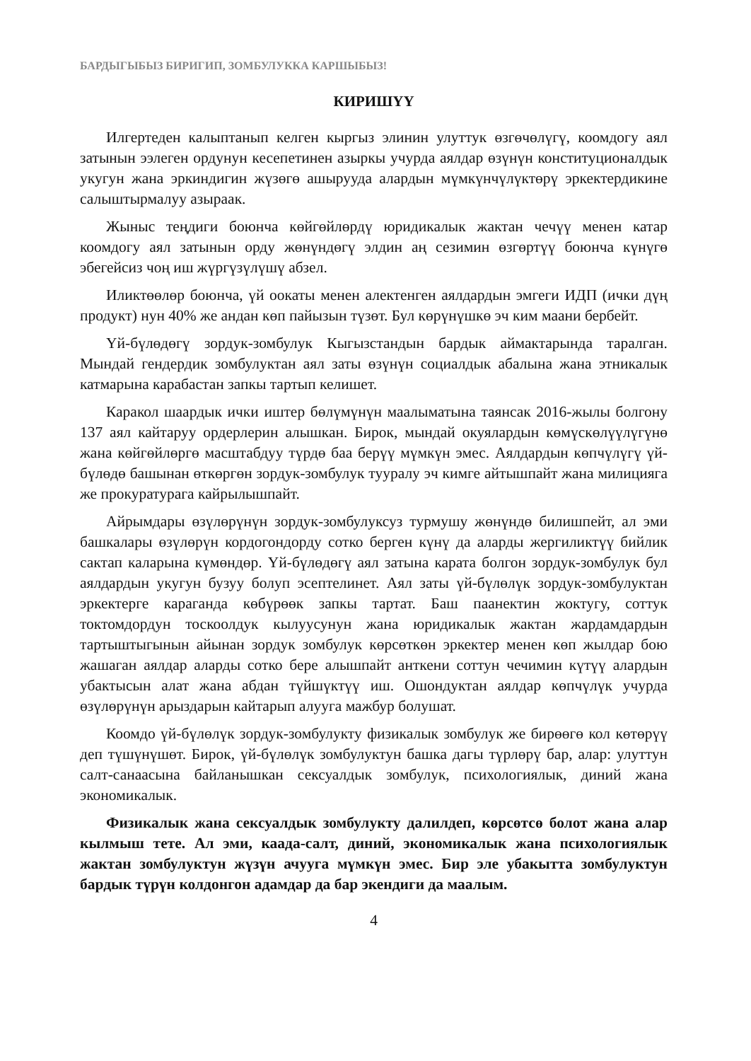БАРДЫГЫБЫЗ БИРИГИП, ЗОМБУЛУККА КАРШЫБЫЗ!
КИРИШҮҮ
Илгертеден калыптанып келген кыргыз элинин улуттук өзгөчөлүгү, коомдогу аял затынын ээлеген ордунун кесепетинен азыркы учурда аялдар өзүнүн конституционалдык укугун жана эркиндигин жүзөгө ашырууда алардын мүмкүнчүлүктөрү эркектердикине салыштырмалуу азыраак.
Жыныс теңдиги боюнча көйгөйлөрдү юридикалык жактан чечүү менен катар коомдогу аял затынын орду жөнүндөгү элдин аң сезимин өзгөртүү боюнча күнүгө эбегейсиз чоң иш жүргүзүлүшү абзел.
Иликтөөлөр боюнча, үй оокаты менен алектенген аялдардын эмгеги ИДП (ички дүң продукт) нун 40% же андан көп пайызын түзөт. Бул көрүнүшкө эч ким маани бербейт.
Үй-бүлөдөгү зордук-зомбулук Кыгызстандын бардык аймактарында таралган. Мындай гендердик зомбулуктан аял заты өзүнүн социалдык абалына жана этникалык катмарына карабастан запкы тартып келишет.
Каракол шаардык ички иштер бөлүмүнүн маалыматына таянсак 2016-жылы болгону 137 аял кайтаруу ордерлерин алышкан. Бирок, мындай окуялардын көмүскөлүүлүгүнө жана көйгөйлөргө масштабдуу түрдө баа берүү мүмкүн эмес. Аялдардын көпчүлүгү үй-бүлөдө башынан өткөргөн зордук-зомбулук тууралу эч кимге айтышпайт жана милицияга же прокуратурага кайрылышпайт.
Айрымдары өзүлөрүнүн зордук-зомбулуксуз турмушу жөнүндө билишпейт, ал эми башкалары өзүлөрүн кордогондорду сотко берген күнү да аларды жергиликтүү бийлик сактап каларына күмөндөр. Үй-бүлөдөгү аял затына карата болгон зордук-зомбулук бул аялдардын укугун бузуу болуп эсептелинет. Аял заты үй-бүлөлүк зордук-зомбулуктан эркектерге караганда көбүрөөк запкы тартат. Баш паанектин жоктугу, соттук токтомдордун тоскоолдук кылуусунун жана юридикалык жактан жардамдардын тартыштыгынын айынан зордук зомбулук көрсөткөн эркектер менен көп жылдар бою жашаган аялдар аларды сотко бере алышпайт анткени соттун чечимин күтүү алардын убактысын алат жана абдан түйшүктүү иш. Ошондуктан аялдар көпчүлүк учурда өзүлөрүнүн арыздарын кайтарып алууга мажбур болушат.
Коомдо үй-бүлөлүк зордук-зомбулукту физикалык зомбулук же бирөөгө кол көтөрүү деп түшүнүшөт. Бирок, үй-бүлөлүк зомбулуктун башка дагы түрлөрү бар, алар: улуттун салт-санаасына байланышкан сексуалдык зомбулук, психологиялык, диний жана экономикалык.
Физикалык жана сексуалдык зомбулукту далилдеп, көрсөтсө болот жана алар кылмыш тете. Ал эми, каада-салт, диний, экономикалык жана психологиялык жактан зомбулуктун жүзүн ачууга мүмкүн эмес. Бир эле убакытта зомбулуктун бардык түрүн колдонгон адамдар да бар экендиги да маалым.
4